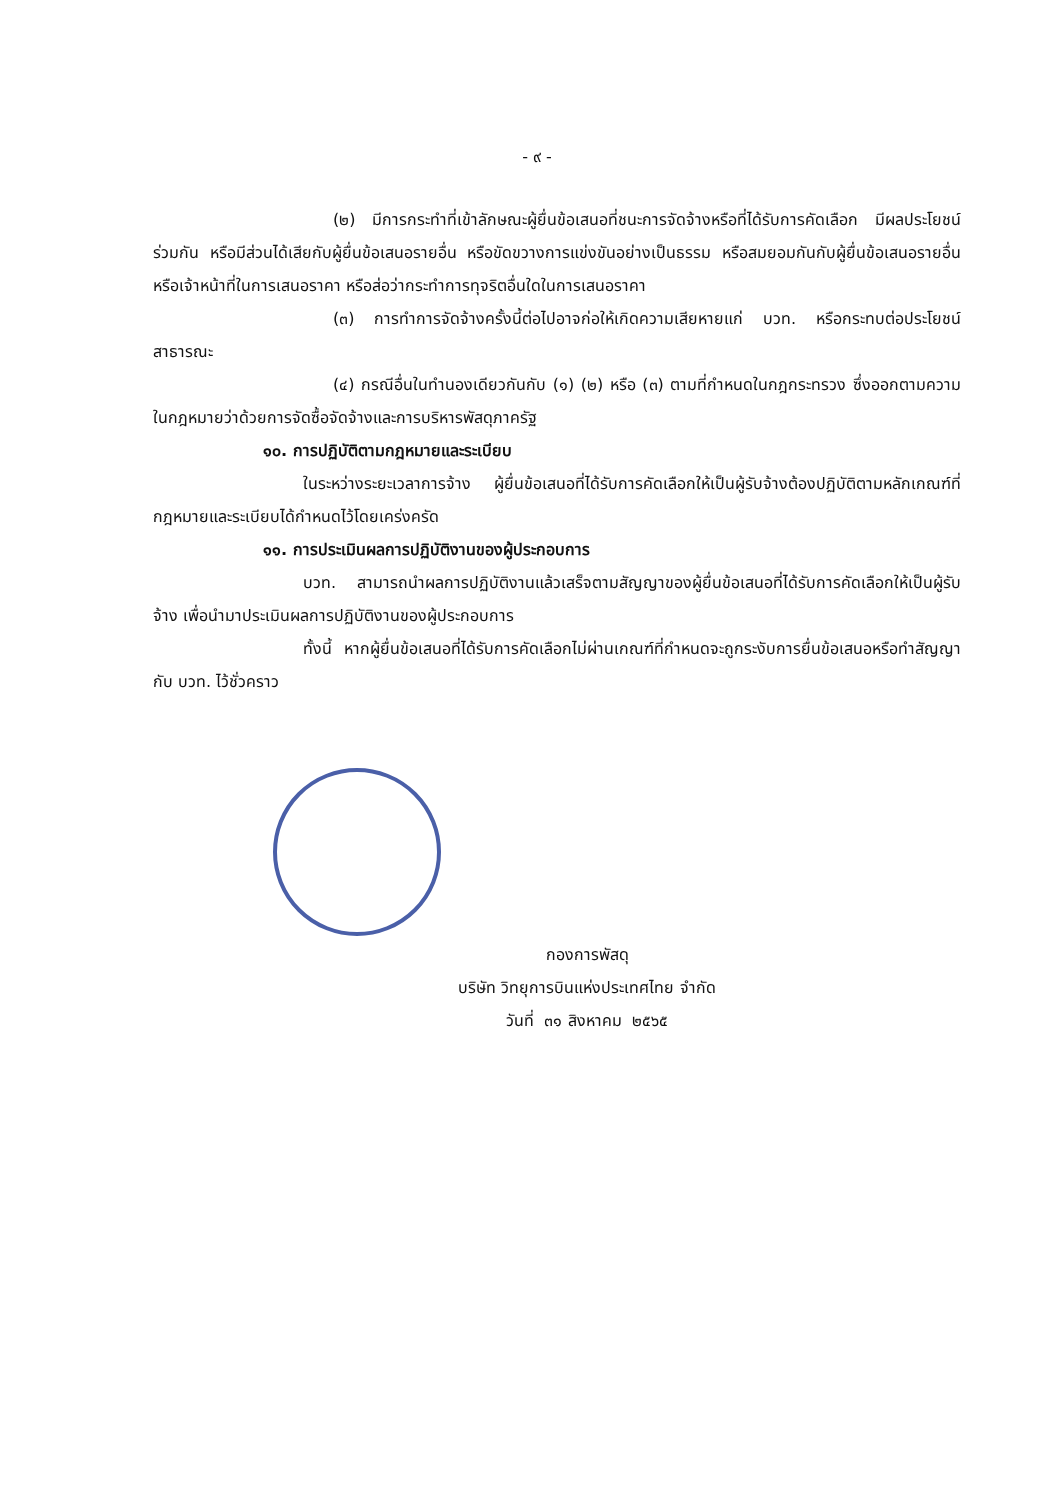- ๙ -
(๒) มีการกระทำที่เข้าลักษณะผู้ยื่นข้อเสนอที่ชนะการจัดจ้างหรือที่ได้รับการคัดเลือก มีผลประโยชน์ร่วมกัน หรือมีส่วนได้เสียกับผู้ยื่นข้อเสนอรายอื่น หรือขัดขวางการแข่งขันอย่างเป็นธรรม หรือสมยอมกันกับผู้ยื่นข้อเสนอรายอื่น หรือเจ้าหน้าที่ในการเสนอราคา หรือส่อว่ากระทำการทุจริตอื่นใดในการเสนอราคา
(๓) การทำการจัดจ้างครั้งนี้ต่อไปอาจก่อให้เกิดความเสียหายแก่ บวท. หรือกระทบต่อประโยชน์สาธารณะ
(๔) กรณีอื่นในทำนองเดียวกันกับ (๑) (๒) หรือ (๓) ตามที่กำหนดในกฎกระทรวง ซึ่งออกตามความในกฎหมายว่าด้วยการจัดซื้อจัดจ้างและการบริหารพัสดุภาครัฐ
๑๐. การปฏิบัติตามกฎหมายและระเบียบ
ในระหว่างระยะเวลาการจ้าง ผู้ยื่นข้อเสนอที่ได้รับการคัดเลือกให้เป็นผู้รับจ้างต้องปฏิบัติตามหลักเกณฑ์ที่กฎหมายและระเบียบได้กำหนดไว้โดยเคร่งครัด
๑๑. การประเมินผลการปฏิบัติงานของผู้ประกอบการ
บวท. สามารถนำผลการปฏิบัติงานแล้วเสร็จตามสัญญาของผู้ยื่นข้อเสนอที่ได้รับการคัดเลือกให้เป็นผู้รับจ้าง เพื่อนำมาประเมินผลการปฏิบัติงานของผู้ประกอบการ
ทั้งนี้ หากผู้ยื่นข้อเสนอที่ได้รับการคัดเลือกไม่ผ่านเกณฑ์ที่กำหนดจะถูกระงับการยื่นข้อเสนอหรือทำสัญญากับ บวท. ไว้ชั่วคราว
กองการพัสดุ
บริษัท วิทยุการบินแห่งประเทศไทย จำกัด
วันที่ ๓๑ สิงหาคม ๒๕๖๕